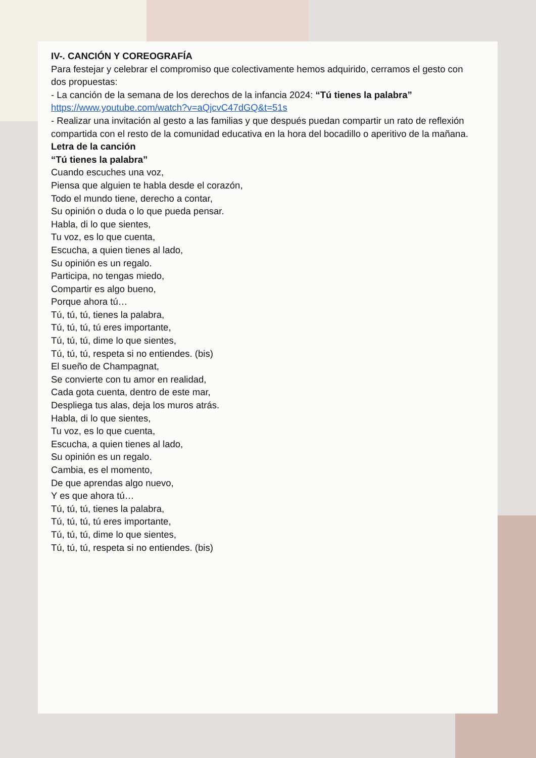IV-. CANCIÓN Y COREOGRAFÍA
Para festejar y celebrar el compromiso que colectivamente hemos adquirido, cerramos el gesto con
dos propuestas:
- La canción de la semana de los derechos de la infancia 2024: “Tú tienes la palabra”
https://www.youtube.com/watch?v=aQjcvC47dGQ&t=51s
- Realizar una invitación al gesto a las familias y que después puedan compartir un rato de reflexión
compartida con el resto de la comunidad educativa en la hora del bocadillo o aperitivo de la mañana.
Letra de la canción
“Tú tienes la palabra”
Cuando escuches una voz,
Piensa que alguien te habla desde el corazón,
Todo el mundo tiene, derecho a contar,
Su opinión o duda o lo que pueda pensar.
Habla, di lo que sientes,
Tu voz, es lo que cuenta,
Escucha, a quien tienes al lado,
Su opinión es un regalo.
Participa, no tengas miedo,
Compartir es algo bueno,
Porque ahora tú…
Tú, tú, tú, tienes la palabra,
Tú, tú, tú, tú eres importante,
Tú, tú, tú, dime lo que sientes,
Tú, tú, tú, respeta si no entiendes. (bis)
El sueño de Champagnat,
Se convierte con tu amor en realidad,
Cada gota cuenta, dentro de este mar,
Despliega tus alas, deja los muros atrás.
Habla, di lo que sientes,
Tu voz, es lo que cuenta,
Escucha, a quien tienes al lado,
Su opinión es un regalo.
Cambia, es el momento,
De que aprendas algo nuevo,
Y es que ahora tú…
Tú, tú, tú, tienes la palabra,
Tú, tú, tú, tú eres importante,
Tú, tú, tú, dime lo que sientes,
Tú, tú, tú, respeta si no entiendes. (bis)